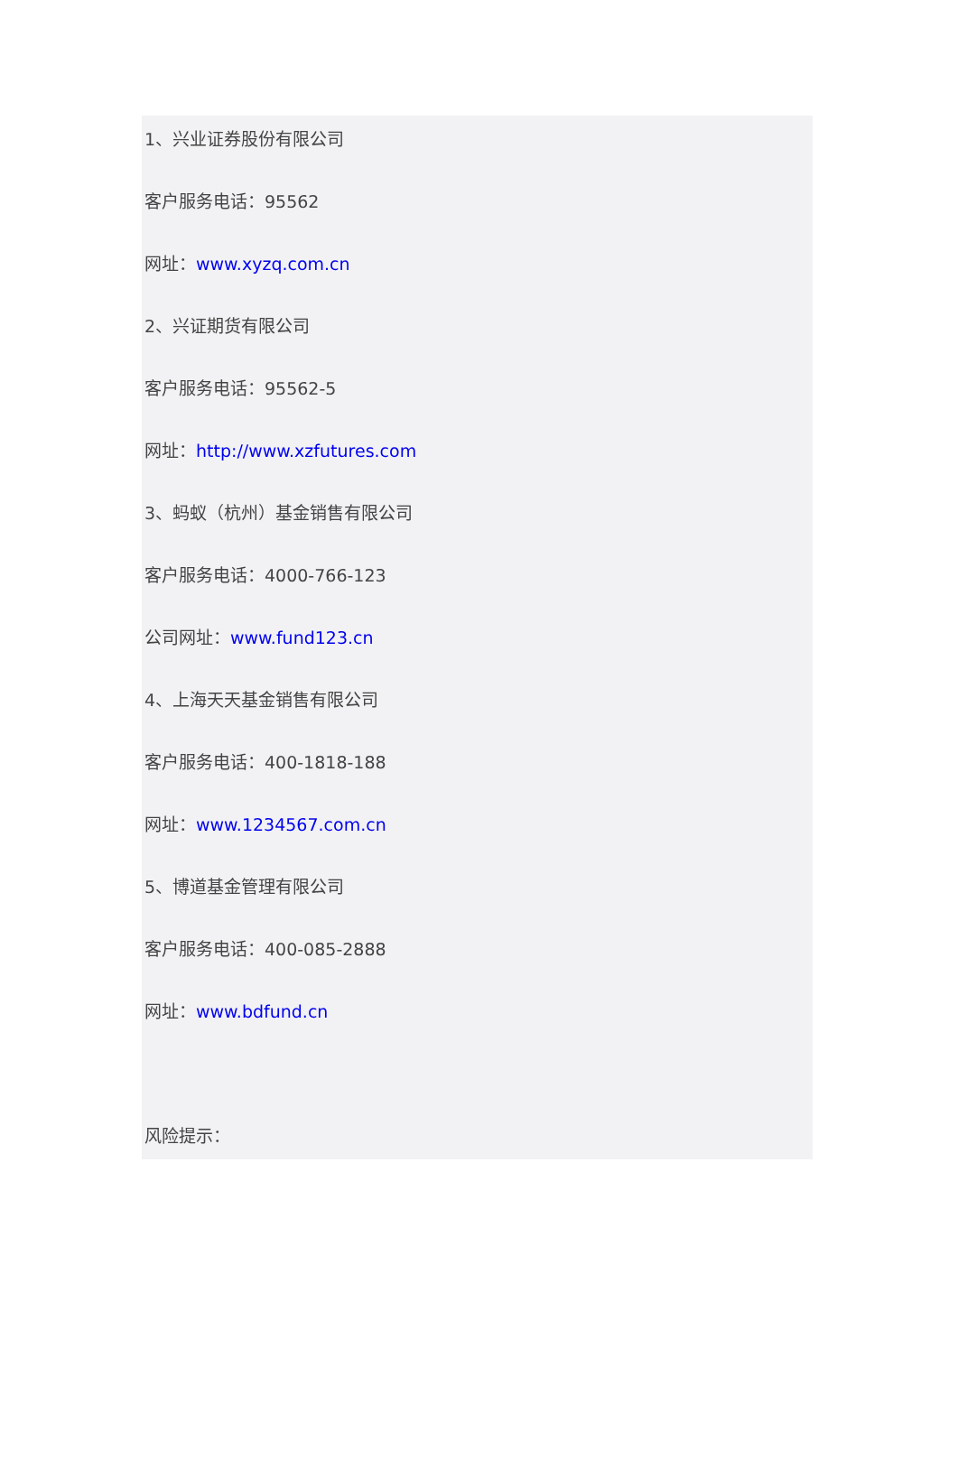1、兴业证券股份有限公司
客户服务电话：95562
网址：www.xyzq.com.cn
2、兴证期货有限公司
客户服务电话：95562-5
网址：http://www.xzfutures.com
3、蚂蚁（杭州）基金销售有限公司
客户服务电话：4000-766-123
公司网址：www.fund123.cn
4、上海天天基金销售有限公司
客户服务电话：400-1818-188
网址：www.1234567.com.cn
5、博道基金管理有限公司
客户服务电话：400-085-2888
网址：www.bdfund.cn
风险提示：